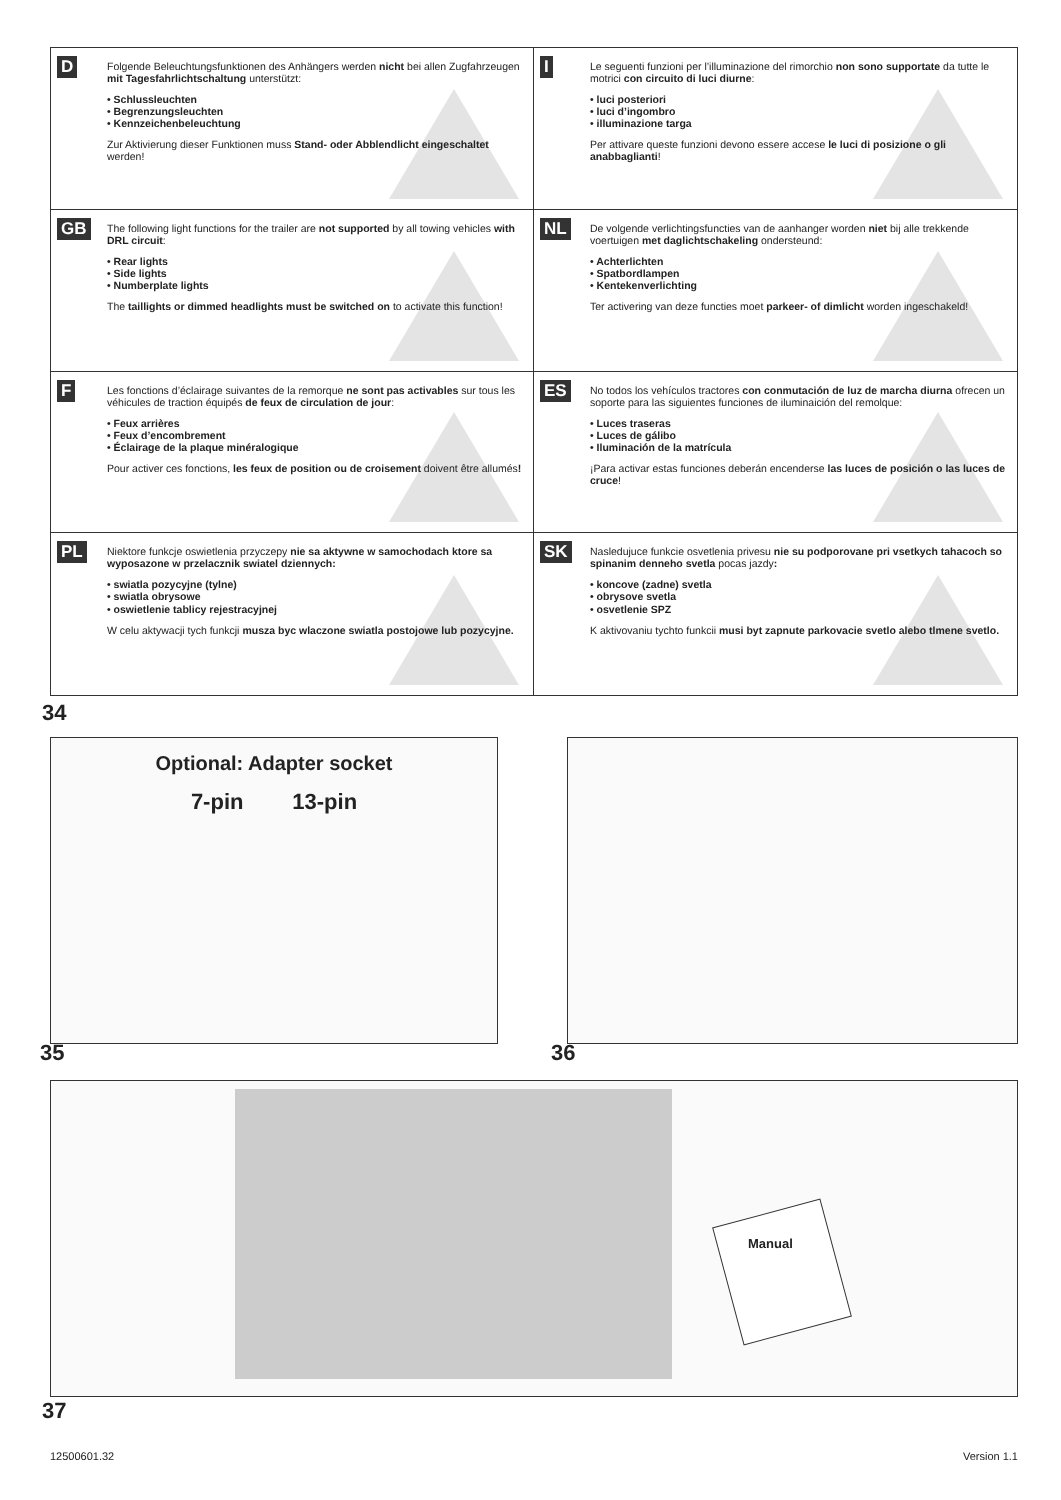D
Folgende Beleuchtungsfunktionen des Anhängers werden nicht bei allen Zugfahrzeugen mit Tagesfahrlichtschaltung unterstützt:
• Schlussleuchten
• Begrenzungsleuchten
• Kennzeichenbeleuchtung
Zur Aktivierung dieser Funktionen muss Stand- oder Abblendlicht eingeschaltet werden!
I
Le seguenti funzioni per l’illuminazione del rimorchio non sono supportate da tutte le motrici con circuito di luci diurne:
• luci posteriori
• luci d’ingombro
• illuminazione targa
Per attivare queste funzioni devono essere accese le luci di posizione o gli anabbaglianti!
GB
The following light functions for the trailer are not supported by all towing vehicles with DRL circuit:
• Rear lights
• Side lights
• Numberplate lights
The taillights or dimmed headlights must be switched on to activate this function!
NL
De volgende verlichtingsfuncties van de aanhanger worden niet bij alle trekkende voertuigen met daglichtschakeling ondersteund:
• Achterlichten
• Spatbordlampen
• Kentekenverlichting
Ter activering van deze functies moet parkeer- of dimlicht worden ingeschakeld!
F
Les fonctions d’éclairage suivantes de la remorque ne sont pas activables sur tous les véhicules de traction équipés de feux de circulation de jour:
• Feux arrières
• Feux d’encombrement
• Éclairage de la plaque minéralogique
Pour activer ces fonctions, les feux de position ou de croisement doivent être allumés!
ES
No todos los vehículos tractores con conmutación de luz de marcha diurna ofrecen un soporte para las siguientes funciones de iluminaición del remolque:
• Luces traseras
• Luces de gálibo
• Iluminación de la matrícula
¡Para activar estas funciones deberán encenderse las luces de posición o las luces de cruce!
PL
Niektore funkcje oswietlenia przyczepy nie sa aktywne w samochodach ktore sa wyposazone w przelacznik swiatel dziennych:
• swiatla pozycyjne (tylne)
• swiatla obrysowe
• oswietlenie tablicy rejestracyjnej
W celu aktywacji tych funkcji musza byc wlaczone swiatla postojowe lub pozycyjne.
SK
Nasledujuce funkcie osvetlenia privesu nie su podporovane pri vsetkych tahacoch so spinanim denneho svetla pocas jazdy:
• koncove (zadne) svetla
• obrysove svetla
• osvetlenie SPZ
K aktivovaniu tychto funkcii musi byt zapnute parkovacie svetlo alebo tlmene svetlo.
34
Optional: Adapter socket
7-pin 13-pin
35 36
Manual
37
12500601.32 Version 1.1